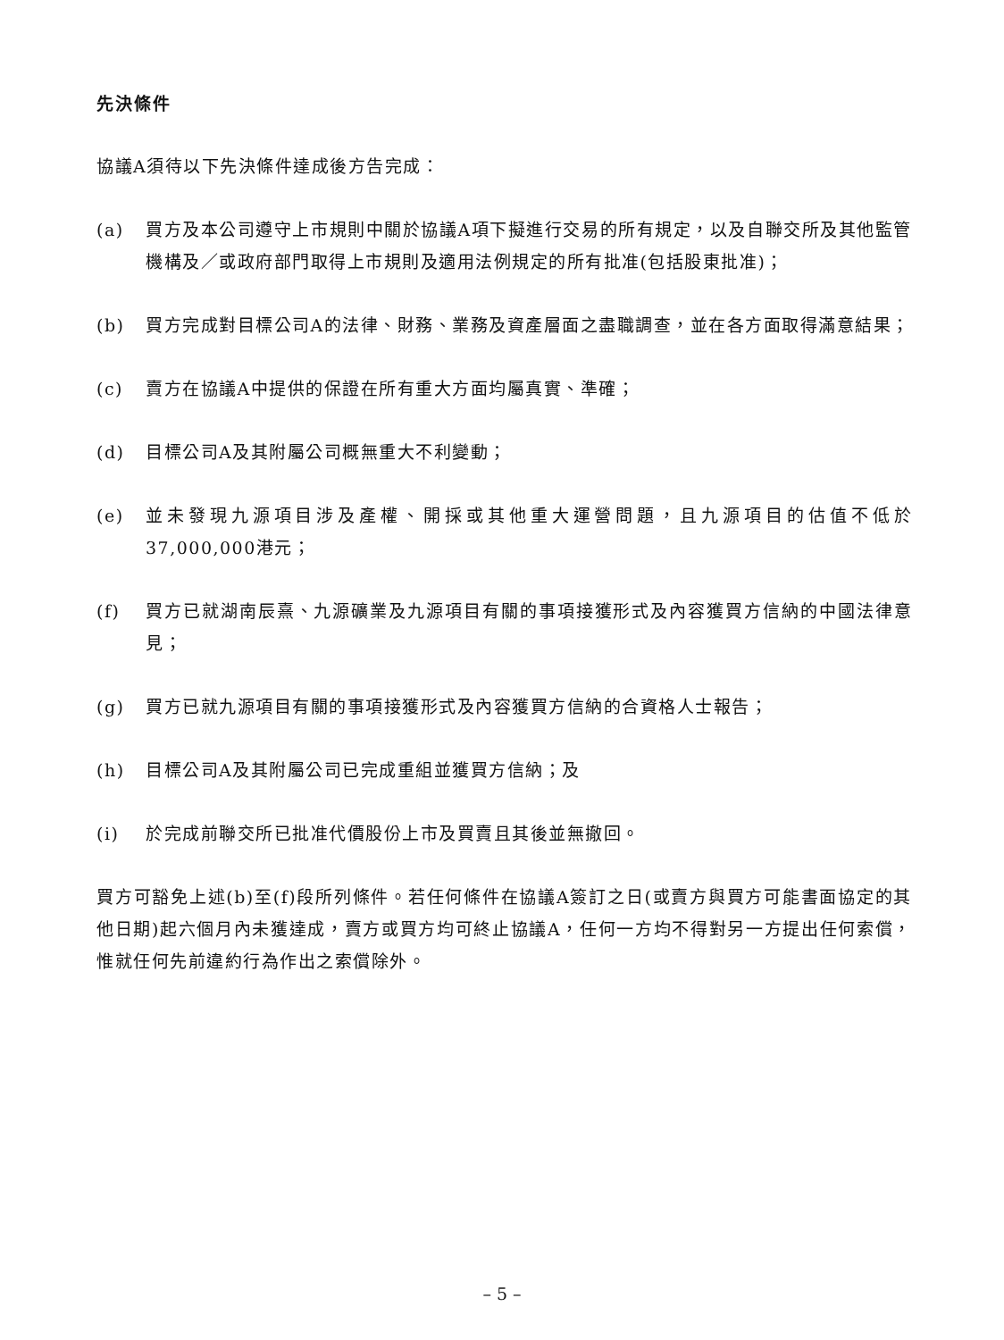先決條件
協議A須待以下先決條件達成後方告完成：
(a) 買方及本公司遵守上市規則中關於協議A項下擬進行交易的所有規定，以及自聯交所及其他監管機構及／或政府部門取得上市規則及適用法例規定的所有批准(包括股東批准)；
(b) 買方完成對目標公司A的法律、財務、業務及資產層面之盡職調查，並在各方面取得滿意結果；
(c) 賣方在協議A中提供的保證在所有重大方面均屬真實、準確；
(d) 目標公司A及其附屬公司概無重大不利變動；
(e) 並未發現九源項目涉及產權、開採或其他重大運營問題，且九源項目的估值不低於37,000,000港元；
(f) 買方已就湖南辰熹、九源礦業及九源項目有關的事項接獲形式及內容獲買方信納的中國法律意見；
(g) 買方已就九源項目有關的事項接獲形式及內容獲買方信納的合資格人士報告；
(h) 目標公司A及其附屬公司已完成重組並獲買方信納；及
(i) 於完成前聯交所已批准代價股份上市及買賣且其後並無撤回。
買方可豁免上述(b)至(f)段所列條件。若任何條件在協議A簽訂之日(或賣方與買方可能書面協定的其他日期)起六個月內未獲達成，賣方或買方均可終止協議A，任何一方均不得對另一方提出任何索償，惟就任何先前違約行為作出之索償除外。
– 5 –